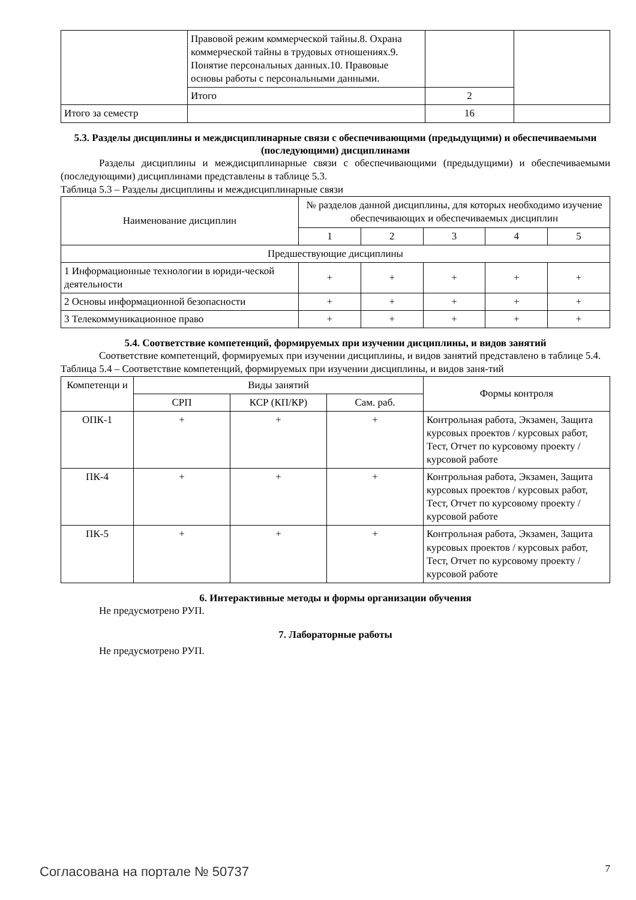| | Правовой режим коммерческой тайны.8. Охрана коммерческой тайны в трудовых отношениях.9. Понятие персональных данных.10. Правовые основы работы с персональными данными. | | |
| | Итого | 2 | |
| Итого за семестр | | 16 | |
5.3. Разделы дисциплины и междисциплинарные связи с обеспечивающими (предыдущими) и обеспечиваемыми (последующими) дисциплинами
Разделы дисциплины и междисциплинарные связи с обеспечивающими (предыдущими) и обеспечиваемыми (последующими) дисциплинами представлены в таблице 5.3.
Таблица 5.3 – Разделы дисциплины и междисциплинарные связи
| Наименование дисциплин | № разделов данной дисциплины, для которых необходимо изучение обеспечивающих и обеспечиваемых дисциплин | | | | |
| --- | --- | --- | --- | --- | --- |
| | 1 | 2 | 3 | 4 | 5 |
| Предшествующие дисциплины | | | | | |
| 1 Информационные технологии в юриди-ческой деятельности | + | + | + | + | + |
| 2 Основы информационной безопасности | + | + | + | + | + |
| 3 Телекоммуникационное право | + | + | + | + | + |
5.4. Соответствие компетенций, формируемых при изучении дисциплины, и видов занятий
Соответствие компетенций, формируемых при изучении дисциплины, и видов занятий представлено в таблице 5.4.
Таблица 5.4 – Соответствие компетенций, формируемых при изучении дисциплины, и видов заня-тий
| Компетенци и | Виды занятий | | | Формы контроля |
| --- | --- | --- | --- | --- |
| | СРП | КСР (КП/КР) | Сам. раб. | |
| ОПК-1 | + | + | + | Контрольная работа, Экзамен, Защита курсовых проектов / курсовых работ, Тест, Отчет по курсовому проекту / курсовой работе |
| ПК-4 | + | + | + | Контрольная работа, Экзамен, Защита курсовых проектов / курсовых работ, Тест, Отчет по курсовому проекту / курсовой работе |
| ПК-5 | + | + | + | Контрольная работа, Экзамен, Защита курсовых проектов / курсовых работ, Тест, Отчет по курсовому проекту / курсовой работе |
6. Интерактивные методы и формы организации обучения
Не предусмотрено РУП.
7. Лабораторные работы
Не предусмотрено РУП.
Согласована на портале № 50737 7